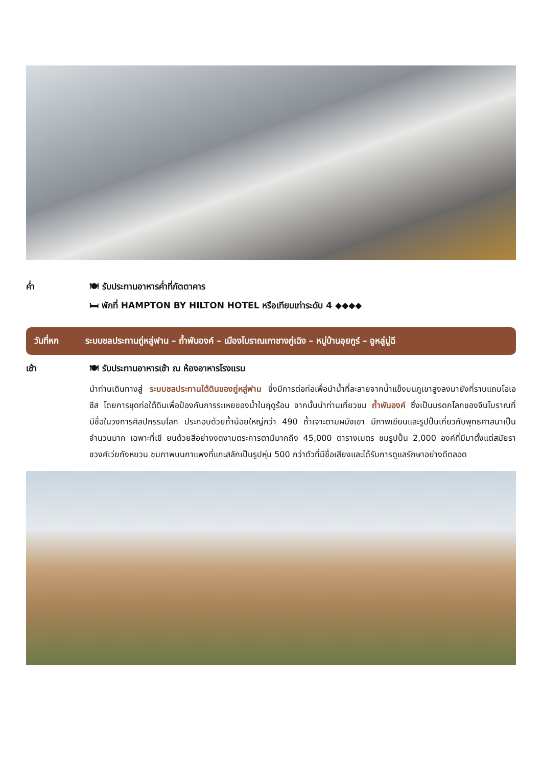ค่ำ 🍽 รับประทานอาหารค่ำที่ภัตตาคาร
🛏 พักที่ HAMPTON BY HILTON HOTEL หรือเทียบเท่าระดับ 4 ◆◆◆◆
วันที่หก ระบบชลประทานถู่หลู่ฟาน – ถ้ำพันองค์ – เมืองโบราณเกาชางกู่เฉิง – หมู่บ้านอุยกูร์ – อูหลู่มู่ฉี
เช้า 🍽 รับประทานอาหารเช้า ณ ห้องอาหารโรงแรม
นำท่านเดินทางสู่ ระบบชลประทานใต้ดินของถู่หลู่ฟาน ซึ่งมีการต่อท่อเพื่อนำน้ำที่ละลายจากน้ำแข็งบนภูเขาสูงลงมายังที่ราบแถบโอเอซีส โดยการขุดท่อใต้ดินเพื่อป้องกันการระเหยของน้ำในฤดูร้อน จากนั้นนำท่านเที่ยวชม ถ้ำพันองค์ ซึ่งเป็นมรดกโลกของจีนโบราณที่มีชื่อในวงการศิลปกรรมโลก ประกอบด้วยถ้ำน้อยใหญ่กว่า 490 ถ้ำเจาะตามผนังเขา มีภาพเขียนและรูปปั้นเกี่ยวกับพุทธศาสนาเป็นจำนวนมาก เฉพาะที่เขี ยนด้วยสีอย่างงดงามตระการตามีมากถึง 45,000 ตารางเมตร ชมรูปปั้น 2,000 องค์ที่มีมาตั้งแต่สมัยราชวงศ์เว่ยถังหยวน ชมภาพบนกาแพงที่แกะสลักเป็นรูปหุ่น 500 กว่าตัวที่มีชื่อเสียงและได้รับการดูแลรักษาอย่างดีตลอด